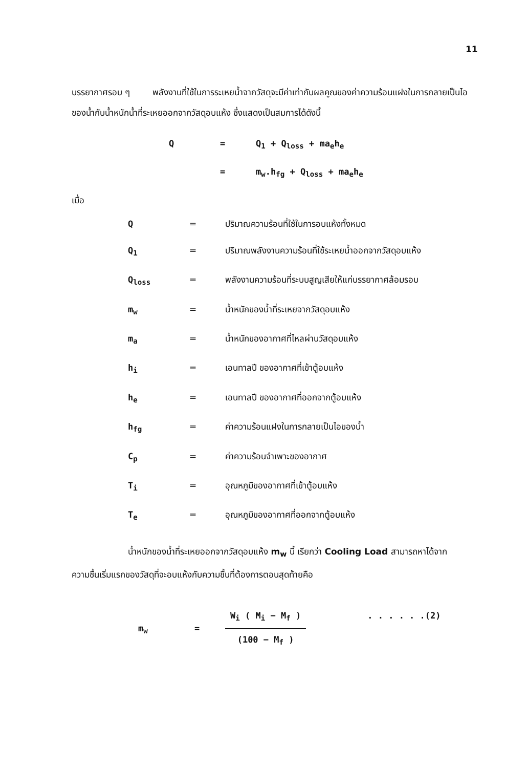11
บรรยากาศรอบ ๆ พลังงานที่ใช้ในการระเหยน้ำจากวัสดุจะมีค่าเท่ากับผลคูณของค่าความร้อนแฝงในการกลายเป็นไอของน้ำกับน้ำหนักน้ำที่ระเหยออกจากวัสดุอบแห้ง ซึ่งแสดงเป็นสมการได้ดังนี้
Q = Q<sub>1</sub> + Q<sub>loss</sub> + ma<sub>e</sub>h<sub>e</sub>
= m<sub>w</sub>.h<sub>fg</sub> + Q<sub>loss</sub> + ma<sub>e</sub>h<sub>e</sub>
เมื่อ
| Q | = | ปริมาณความร้อนที่ใช้ในการอบแห้งทั้งหมด |
| Q<sub>1</sub> | = | ปริมาณพลังงานความร้อนที่ใช้ระเหยน้ำออกจากวัสดุอบแห้ง |
| Q<sub>loss</sub> | = | พลังงานความร้อนที่ระบบสูญเสียให้แก่บรรยากาศล้อมรอบ |
| m<sub>w</sub> | = | น้ำหนักของน้ำที่ระเหยจากวัสดุอบแห้ง |
| m<sub>a</sub> | = | น้ำหนักของอากาศที่ไหลผ่านวัสดุอบแห้ง |
| h<sub>i</sub> | = | เอนทาลปี ของอากาศที่เข้าตู้อบแห้ง |
| h<sub>e</sub> | = | เอนทาลปี ของอากาศที่ออกจากตู้อบแห้ง |
| h<sub>fg</sub> | = | ค่าความร้อนแฝงในการกลายเป็นไอของน้ำ |
| C<sub>p</sub> | = | ค่าความร้อนจำเพาะของอากาศ |
| T<sub>i</sub> | = | อุณหภูมิของอากาศที่เข้าตู้อบแห้ง |
| T<sub>e</sub> | = | อุณหภูมิของอากาศที่ออกจากตู้อบแห้ง |
น้ำหนักของน้ำที่ระเหยออกจากวัสดุอบแห้ง m<sub>w</sub> นี้ เรียกว่า Cooling Load สามารถหาได้จากความชื้นเริ่มแรกของวัสดุที่จะอบแห้งกับความชื้นที่ต้องการตอนสุดท้ายคือ
m<sub>w</sub> =
W<sub>i</sub> ( M<sub>i</sub> − M<sub>f</sub> )
(100 − M<sub>f</sub> )
. . . . . .(2)